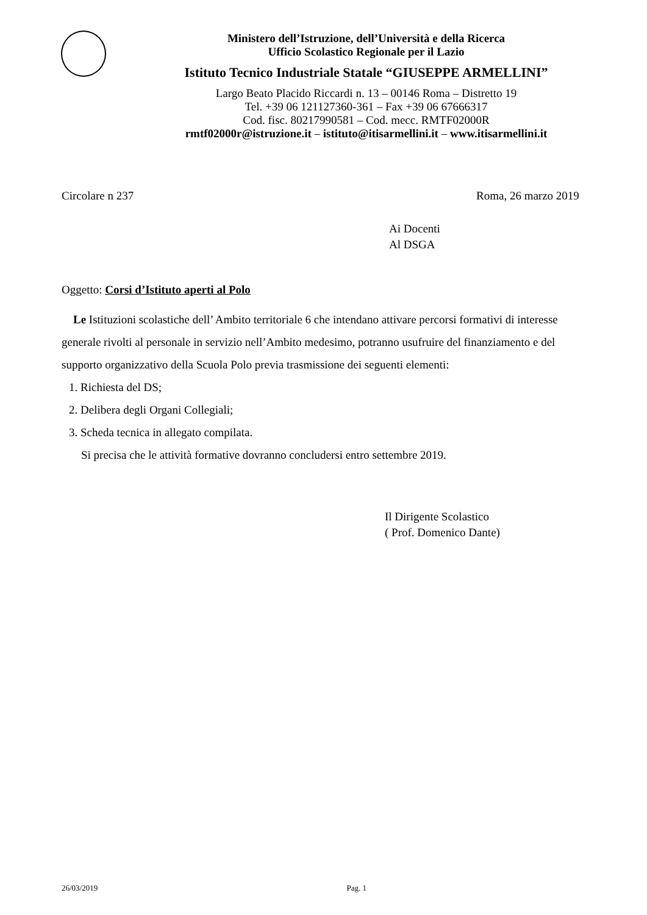Ministero dell’Istruzione, dell’Università e della Ricerca
Ufficio Scolastico Regionale per il Lazio
Istituto Tecnico Industriale Statale “GIUSEPPE ARMELLINI”
Largo Beato Placido Riccardi n. 13 – 00146 Roma – Distretto 19
Tel. +39 06 121127360-361 – Fax +39 06 67666317
Cod. fisc. 80217990581 – Cod. mecc. RMTF02000R
rmtf02000r@istruzione.it – istituto@itisarmellini.it – www.itisarmellini.it
Circolare n 237 Roma, 26 marzo 2019
Ai Docenti
Al DSGA
Oggetto: Corsi d’Istituto aperti al Polo
Le Istituzioni scolastiche dell’ Ambito territoriale 6 che intendano attivare percorsi formativi di interesse generale rivolti al personale in servizio nell’Ambito medesimo, potranno usufruire del finanziamento e del supporto organizzativo della Scuola Polo previa trasmissione dei seguenti elementi:
1. Richiesta del DS;
2. Delibera degli Organi Collegiali;
3. Scheda tecnica in allegato compilata.
Si precisa che le attività formative dovranno concludersi entro settembre 2019.
Il Dirigente Scolastico
( Prof. Domenico Dante)
26/03/2019 Pag. 1